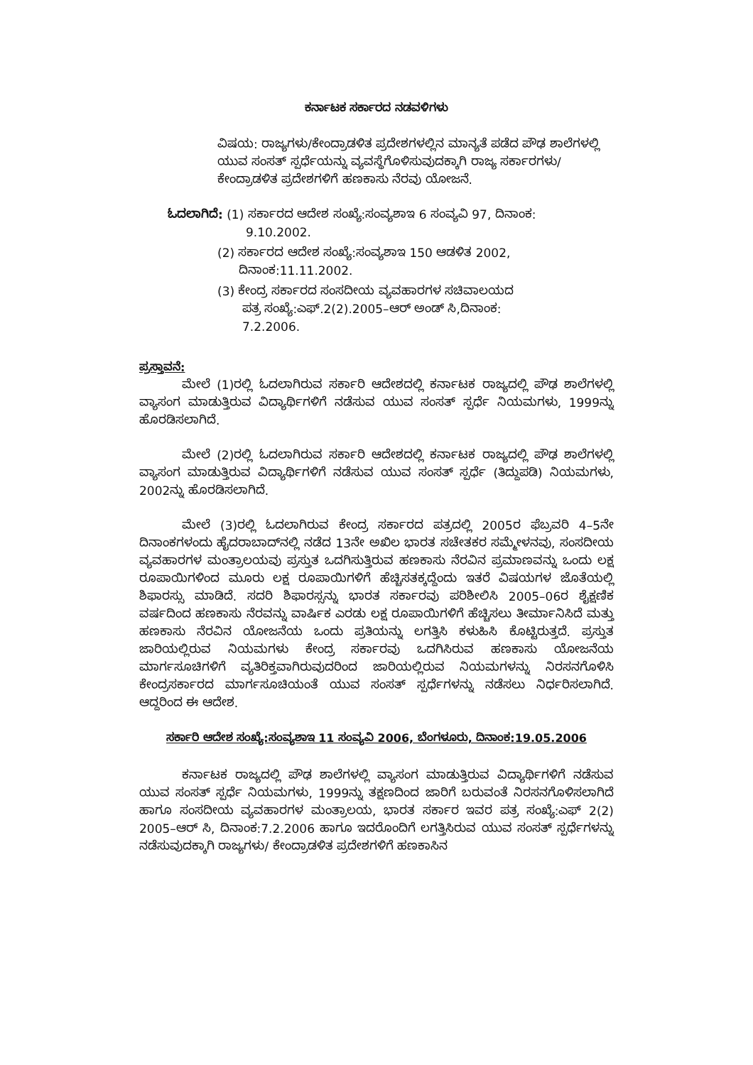ಕರ್ನಾಟಕ ಸರ್ಕಾರದ ನಡವಳಿಗಳು
ವಿಷಯ: ರಾಜ್ಯಗಳು/ಕೇಂದ್ರಾಡಳಿತ ಪ್ರದೇಶಗಳಲ್ಲಿನ ಮಾನ್ಯತೆ ಪಡೆದ ಪೌಢ ಶಾಲೆಗಳಲ್ಲಿ ಯುವ ಸಂಸತ್ ಸ್ಪರ್ಧೆಯನ್ನು ವ್ಯವಸ್ಥೆಗೊಳಿಸುವುದಕ್ಕಾಗಿ ರಾಜ್ಯ ಸರ್ಕಾರಗಳು/ಕೇಂದ್ರಾಡಳಿತ ಪ್ರದೇಶಗಳಿಗೆ ಹಣಕಾಸು ನೆರವು ಯೋಜನೆ.
ಓದಲಾಗಿದೆ: (1) ಸರ್ಕಾರದ ಆದೇಶ ಸಂಖ್ಯೆ:ಸಂವ್ಯಶಾಇ 6 ಸಂವ್ಯವಿ 97, ದಿನಾಂಕ:
9.10.2002.
(2) ಸರ್ಕಾರದ ಆದೇಶ ಸಂಖ್ಯೆ:ಸಂವ್ಯಶಾಇ 150 ಆಡಳಿತ 2002,
ದಿನಾಂಕ:11.11.2002.
(3) ಕೇಂದ್ರ ಸರ್ಕಾರದ ಸಂಸದೀಯ ವ್ಯವಹಾರಗಳ ಸಚಿವಾಲಯದ
ಪತ್ರ ಸಂಖ್ಯೆ:ಎಫ್.2(2).2005–ಆರ್ ಅಂಡ್ ಸಿ,ದಿನಾಂಕ:
7.2.2006.
ಪ್ರಸ್ತಾವನೆ:
ಮೇಲೆ (1)ರಲ್ಲಿ ಓದಲಾಗಿರುವ ಸರ್ಕಾರಿ ಆದೇಶದಲ್ಲಿ ಕರ್ನಾಟಕ ರಾಜ್ಯದಲ್ಲಿ ಪೌಢ ಶಾಲೆಗಳಲ್ಲಿ ವ್ಯಾಸಂಗ ಮಾಡುತ್ತಿರುವ ವಿದ್ಯಾರ್ಥಿಗಳಿಗೆ ನಡೆಸುವ ಯುವ ಸಂಸತ್ ಸ್ಪರ್ಧೆ ನಿಯಮಗಳು, 1999ನ್ನು ಹೊರಡಿಸಲಾಗಿದೆ.
ಮೇಲೆ (2)ರಲ್ಲಿ ಓದಲಾಗಿರುವ ಸರ್ಕಾರಿ ಆದೇಶದಲ್ಲಿ ಕರ್ನಾಟಕ ರಾಜ್ಯದಲ್ಲಿ ಪೌಢ ಶಾಲೆಗಳಲ್ಲಿ ವ್ಯಾಸಂಗ ಮಾಡುತ್ತಿರುವ ವಿದ್ಯಾರ್ಥಿಗಳಿಗೆ ನಡೆಸುವ ಯುವ ಸಂಸತ್ ಸ್ಪರ್ಧೆ (ತಿದ್ದುಪಡಿ) ನಿಯಮಗಳು, 2002ನ್ನು ಹೊರಡಿಸಲಾಗಿದೆ.
ಮೇಲೆ (3)ರಲ್ಲಿ ಓದಲಾಗಿರುವ ಕೇಂದ್ರ ಸರ್ಕಾರದ ಪತ್ರದಲ್ಲಿ 2005ರ ಫೆಬ್ರವರಿ 4–5ನೇ ದಿನಾಂಕಗಳಂದು ಹೈದರಾಬಾದ್‌ನಲ್ಲಿ ನಡೆದ 13ನೇ ಅಖಿಲ ಭಾರತ ಸಚೇತಕರ ಸಮ್ಮೇಳನವು, ಸಂಸದೀಯ ವ್ಯವಹಾರಗಳ ಮಂತ್ರಾಲಯವು ಪ್ರಸ್ತುತ ಒದಗಿಸುತ್ತಿರುವ ಹಣಕಾಸು ನೆರವಿನ ಪ್ರಮಾಣವನ್ನು ಒಂದು ಲಕ್ಷ ರೂಪಾಯಿಗಳಿಂದ ಮೂರು ಲಕ್ಷ ರೂಪಾಯಿಗಳಿಗೆ ಹೆಚ್ಚಿಸತಕ್ಕದ್ದೆಂದು ಇತರೆ ವಿಷಯಗಳ ಜೊತೆಯಲ್ಲಿ ಶಿಫಾರಸ್ಸು ಮಾಡಿದೆ. ಸದರಿ ಶಿಫಾರಸ್ಸನ್ನು ಭಾರತ ಸರ್ಕಾರವು ಪರಿಶೀಲಿಸಿ 2005–06ರ ಶೈಕ್ಷಣಿಕ ವರ್ಷದಿಂದ ಹಣಕಾಸು ನೆರವನ್ನು ವಾರ್ಷಿಕ ಎರಡು ಲಕ್ಷ ರೂಪಾಯಿಗಳಿಗೆ ಹೆಚ್ಚಿಸಲು ತೀರ್ಮಾನಿಸಿದೆ ಮತ್ತು ಹಣಕಾಸು ನೆರವಿನ ಯೋಜನೆಯ ಒಂದು ಪ್ರತಿಯನ್ನು ಲಗತ್ತಿಸಿ ಕಳುಹಿಸಿ ಕೊಟ್ಟಿರುತ್ತದೆ. ಪ್ರಸ್ತುತ ಜಾರಿಯಲ್ಲಿರುವ ನಿಯಮಗಳು ಕೇಂದ್ರ ಸರ್ಕಾರವು ಒದಗಿಸಿರುವ ಹಣಕಾಸು ಯೋಜನೆಯ ಮಾರ್ಗಸೂಚಿಗಳಿಗೆ ವ್ಯತಿರಿಕ್ತವಾಗಿರುವುದರಿಂದ ಜಾರಿಯಲ್ಲಿರುವ ನಿಯಮಗಳನ್ನು ನಿರಸನಗೊಳಿಸಿ ಕೇಂದ್ರಸರ್ಕಾರದ ಮಾರ್ಗಸೂಚಿಯಂತೆ ಯುವ ಸಂಸತ್ ಸ್ಪರ್ಧೆಗಳನ್ನು ನಡೆಸಲು ನಿರ್ಧರಿಸಲಾಗಿದೆ. ಆದ್ದರಿಂದ ಈ ಆದೇಶ.
ಸರ್ಕಾರಿ ಆದೇಶ ಸಂಖ್ಯೆ:ಸಂವ್ಯಶಾಇ 11 ಸಂವ್ಯವಿ 2006, ಬೆಂಗಳೂರು, ದಿನಾಂಕ:19.05.2006
ಕರ್ನಾಟಕ ರಾಜ್ಯದಲ್ಲಿ ಪೌಢ ಶಾಲೆಗಳಲ್ಲಿ ವ್ಯಾಸಂಗ ಮಾಡುತ್ತಿರುವ ವಿದ್ಯಾರ್ಥಿಗಳಿಗೆ ನಡೆಸುವ ಯುವ ಸಂಸತ್ ಸ್ಪರ್ಧೆ ನಿಯಮಗಳು, 1999ನ್ನು ತಕ್ಷಣದಿಂದ ಜಾರಿಗೆ ಬರುವಂತೆ ನಿರಸನಗೊಳಿಸಲಾಗಿದೆ ಹಾಗೂ ಸಂಸದೀಯ ವ್ಯವಹಾರಗಳ ಮಂತ್ರಾಲಯ, ಭಾರತ ಸರ್ಕಾರ ಇವರ ಪತ್ರ ಸಂಖ್ಯೆ:ಎಫ್ 2(2) 2005–ಆರ್ ಸಿ, ದಿನಾಂಕ:7.2.2006 ಹಾಗೂ ಇದರೊಂದಿಗೆ ಲಗತ್ತಿಸಿರುವ ಯುವ ಸಂಸತ್ ಸ್ಪರ್ಧೆಗಳನ್ನು ನಡೆಸುವುದಕ್ಕಾಗಿ ರಾಜ್ಯಗಳು/ ಕೇಂದ್ರಾಡಳಿತ ಪ್ರದೇಶಗಳಿಗೆ ಹಣಕಾಸಿನ